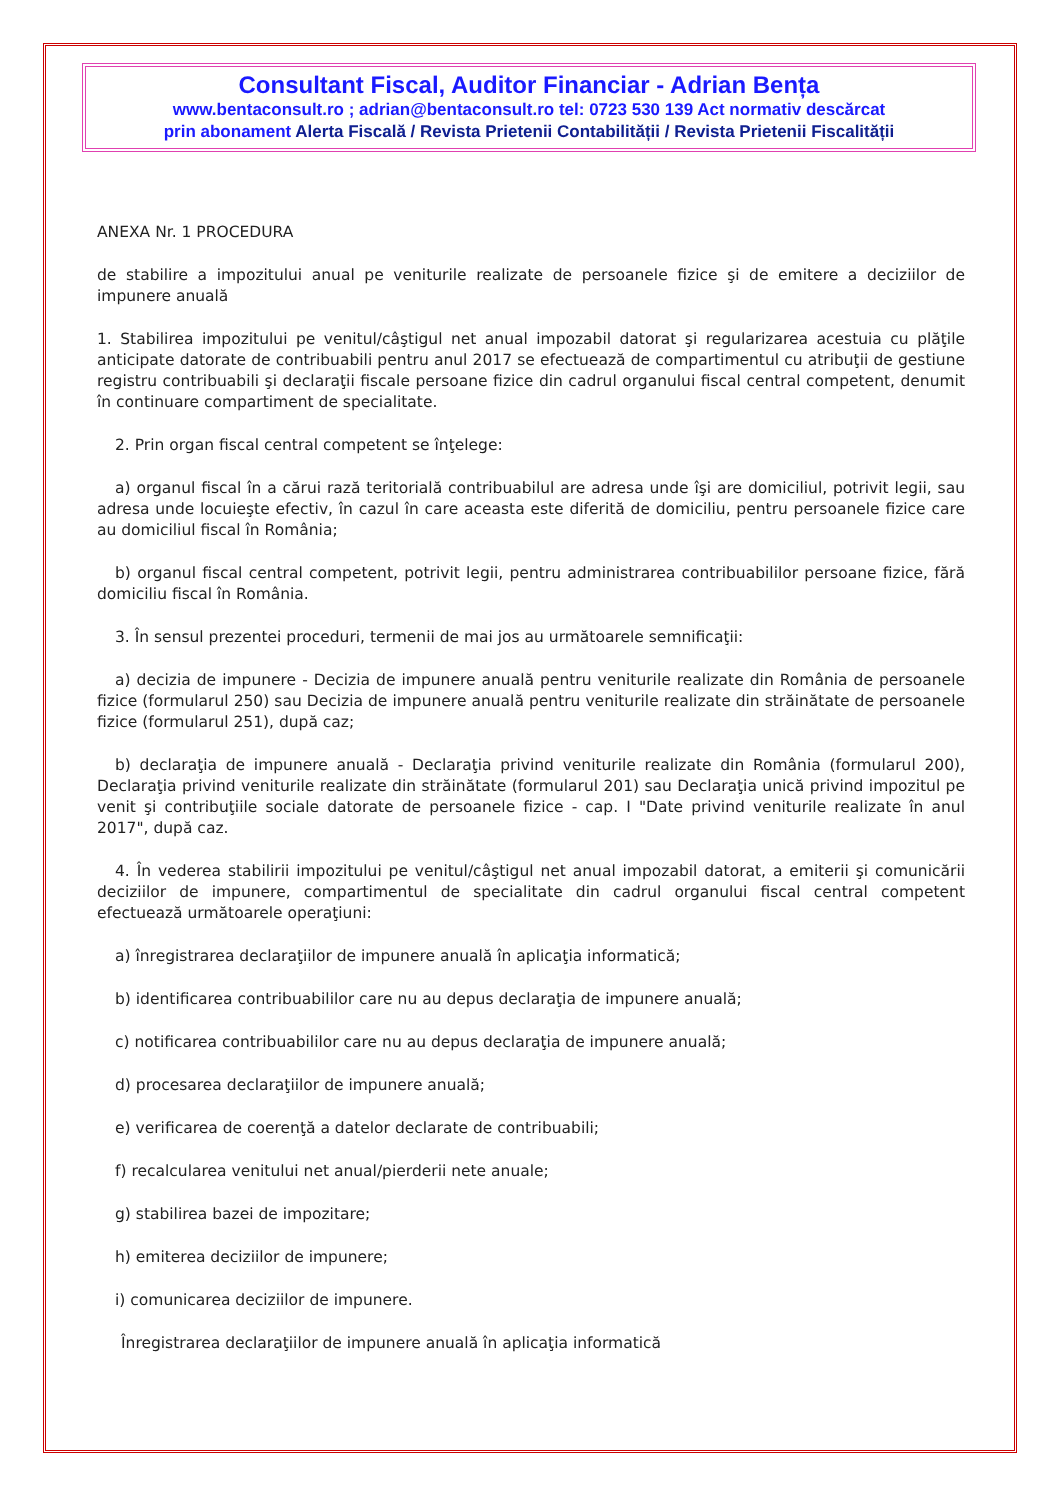Consultant Fiscal, Auditor Financiar - Adrian Bența
www.bentaconsult.ro ; adrian@bentaconsult.ro tel: 0723 530 139 Act normativ descărcat
prin abonament Alerta Fiscală / Revista Prietenii Contabilității / Revista Prietenii Fiscalității
ANEXA Nr. 1 PROCEDURA
de stabilire a impozitului anual pe veniturile realizate de persoanele fizice şi de emitere a deciziilor de impunere anuală
1. Stabilirea impozitului pe venitul/câştigul net anual impozabil datorat şi regularizarea acestuia cu plăţile anticipate datorate de contribuabili pentru anul 2017 se efectuează de compartimentul cu atribuţii de gestiune registru contribuabili şi declaraţii fiscale persoane fizice din cadrul organului fiscal central competent, denumit în continuare compartiment de specialitate.
2. Prin organ fiscal central competent se înţelege:
a) organul fiscal în a cărui rază teritorială contribuabilul are adresa unde îşi are domiciliul, potrivit legii, sau adresa unde locuieşte efectiv, în cazul în care aceasta este diferită de domiciliu, pentru persoanele fizice care au domiciliul fiscal în România;
b) organul fiscal central competent, potrivit legii, pentru administrarea contribuabililor persoane fizice, fără domiciliu fiscal în România.
3. În sensul prezentei proceduri, termenii de mai jos au următoarele semnificaţii:
a) decizia de impunere - Decizia de impunere anuală pentru veniturile realizate din România de persoanele fizice (formularul 250) sau Decizia de impunere anuală pentru veniturile realizate din străinătate de persoanele fizice (formularul 251), după caz;
b) declaraţia de impunere anuală - Declaraţia privind veniturile realizate din România (formularul 200), Declaraţia privind veniturile realizate din străinătate (formularul 201) sau Declaraţia unică privind impozitul pe venit şi contribuţiile sociale datorate de persoanele fizice - cap. I "Date privind veniturile realizate în anul 2017", după caz.
4. În vederea stabilirii impozitului pe venitul/câştigul net anual impozabil datorat, a emiterii şi comunicării deciziilor de impunere, compartimentul de specialitate din cadrul organului fiscal central competent efectuează următoarele operaţiuni:
a) înregistrarea declaraţiilor de impunere anuală în aplicaţia informatică;
b) identificarea contribuabililor care nu au depus declaraţia de impunere anuală;
c) notificarea contribuabililor care nu au depus declaraţia de impunere anuală;
d) procesarea declaraţiilor de impunere anuală;
e) verificarea de coerenţă a datelor declarate de contribuabili;
f) recalcularea venitului net anual/pierderii nete anuale;
g) stabilirea bazei de impozitare;
h) emiterea deciziilor de impunere;
i) comunicarea deciziilor de impunere.
Înregistrarea declaraţiilor de impunere anuală în aplicaţia informatică